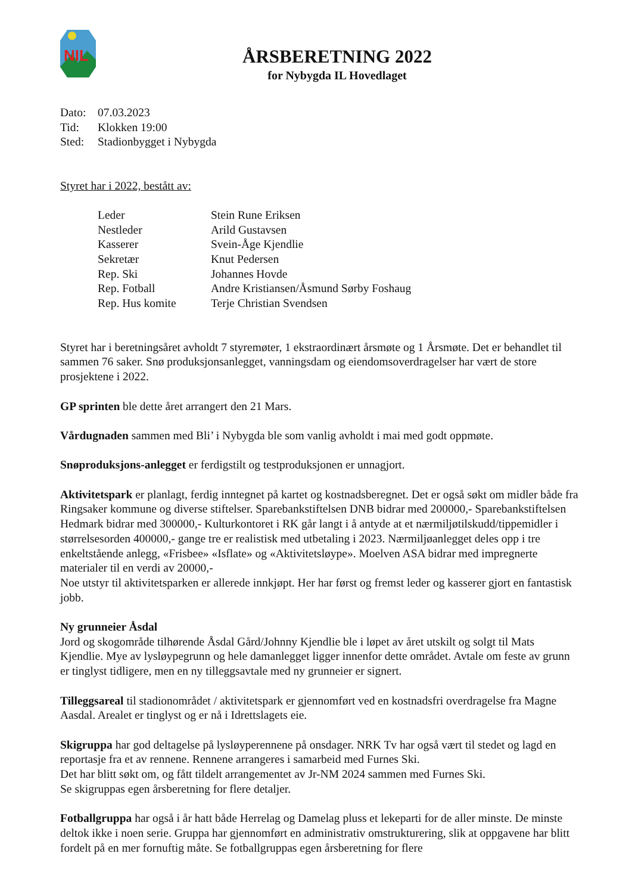NIL
ÅRSBERETNING 2022
for Nybygda IL Hovedlaget
| Dato: | 07.03.2023 |
| Tid: | Klokken 19:00 |
| Sted: | Stadionbygget i Nybygda |
Styret har i 2022, bestått av:
| Leder | Stein Rune Eriksen |
| Nestleder | Arild Gustavsen |
| Kasserer | Svein-Åge Kjendlie |
| Sekretær | Knut Pedersen |
| Rep. Ski | Johannes Hovde |
| Rep. Fotball | Andre Kristiansen/Åsmund Sørby Foshaug |
| Rep. Hus komite | Terje Christian Svendsen |
Styret har i beretningsåret avholdt 7 styremøter, 1 ekstraordinært årsmøte og 1 Årsmøte. Det er behandlet til sammen 76 saker. Snø produksjonsanlegget, vanningsdam og eiendomsoverdragelser har vært de store prosjektene i 2022.
GP sprinten ble dette året arrangert den 21 Mars.
Vårdugnaden sammen med Bli’ i Nybygda ble som vanlig avholdt i mai med godt oppmøte.
Snøproduksjons-anlegget er ferdigstilt og testproduksjonen er unnagjort.
Aktivitetspark er planlagt, ferdig inntegnet på kartet og kostnadsberegnet. Det er også søkt om midler både fra Ringsaker kommune og diverse stiftelser. Sparebankstiftelsen DNB bidrar med 200000,- Sparebankstiftelsen Hedmark bidrar med 300000,- Kulturkontoret i RK går langt i å antyde at et nærmiljøtilskudd/tippemidler i størrelsesorden 400000,- gange tre er realistisk med utbetaling i 2023. Nærmiljøanlegget deles opp i tre enkeltstående anlegg, «Frisbee» «Isflate» og «Aktivitetsløype». Moelven ASA bidrar med impregnerte materialer til en verdi av 20000,-
Noe utstyr til aktivitetsparken er allerede innkjøpt. Her har først og fremst leder og kasserer gjort en fantastisk jobb.
Ny grunneier Åsdal
Jord og skogområde tilhørende Åsdal Gård/Johnny Kjendlie ble i løpet av året utskilt og solgt til Mats Kjendlie. Mye av lysløypegrunn og hele damanlegget ligger innenfor dette området. Avtale om feste av grunn er tinglyst tidligere, men en ny tilleggsavtale med ny grunneier er signert.
Tilleggsareal til stadionområdet / aktivitetspark er gjennomført ved en kostnadsfri overdragelse fra Magne Aasdal. Arealet er tinglyst og er nå i Idrettslagets eie.
Skigruppa har god deltagelse på lysløyperennene på onsdager. NRK Tv har også vært til stedet og lagd en reportasje fra et av rennene. Rennene arrangeres i samarbeid med Furnes Ski.
Det har blitt søkt om, og fått tildelt arrangementet av Jr-NM 2024 sammen med Furnes Ski.
Se skigruppas egen årsberetning for flere detaljer.
Fotballgruppa har også i år hatt både Herrelag og Damelag pluss et lekeparti for de aller minste. De minste deltok ikke i noen serie. Gruppa har gjennomført en administrativ omstrukturering, slik at oppgavene har blitt fordelt på en mer fornuftig måte. Se fotballgruppas egen årsberetning for flere